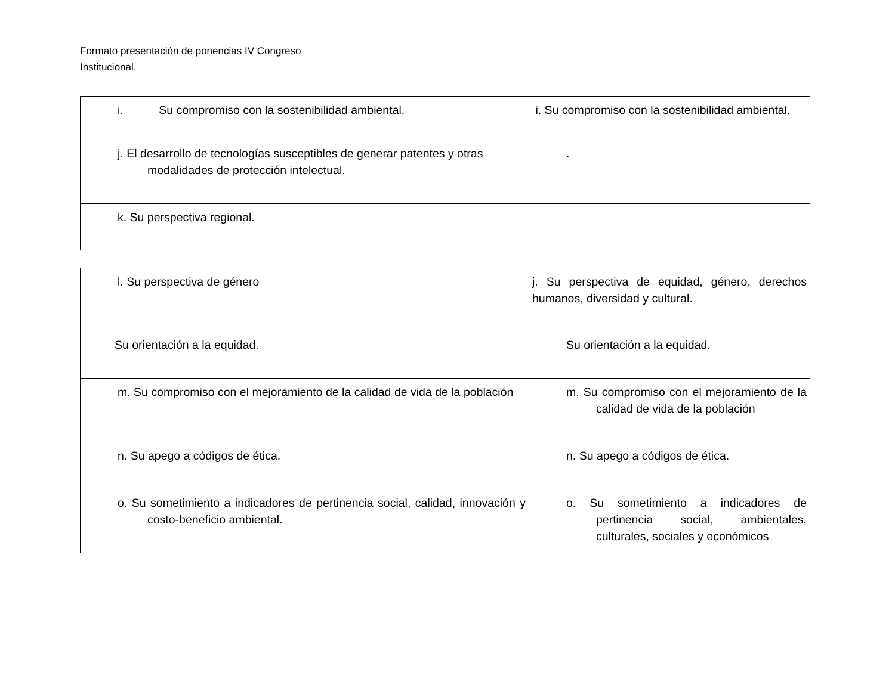Formato presentación de ponencias IV Congreso
Institucional.
| i. Su compromiso con la sostenibilidad ambiental. | i. Su compromiso con la sostenibilidad ambiental. |
| j. El desarrollo de tecnologías susceptibles de generar patentes y otras modalidades de protección intelectual. | . |
| k. Su perspectiva regional. | |
| l. Su perspectiva de género | j. Su perspectiva de equidad, género, derechos humanos, diversidad y cultural. |
| Su orientación a la equidad. | Su orientación a la equidad. |
| m. Su compromiso con el mejoramiento de la calidad de vida de la población | m. Su compromiso con el mejoramiento de la calidad de vida de la población |
| n. Su apego a códigos de ética. | n. Su apego a códigos de ética. |
| o. Su sometimiento a indicadores de pertinencia social, calidad, innovación y costo-beneficio ambiental. | o. Su sometimiento a indicadores de pertinencia social, ambientales, culturales, sociales y económicos |